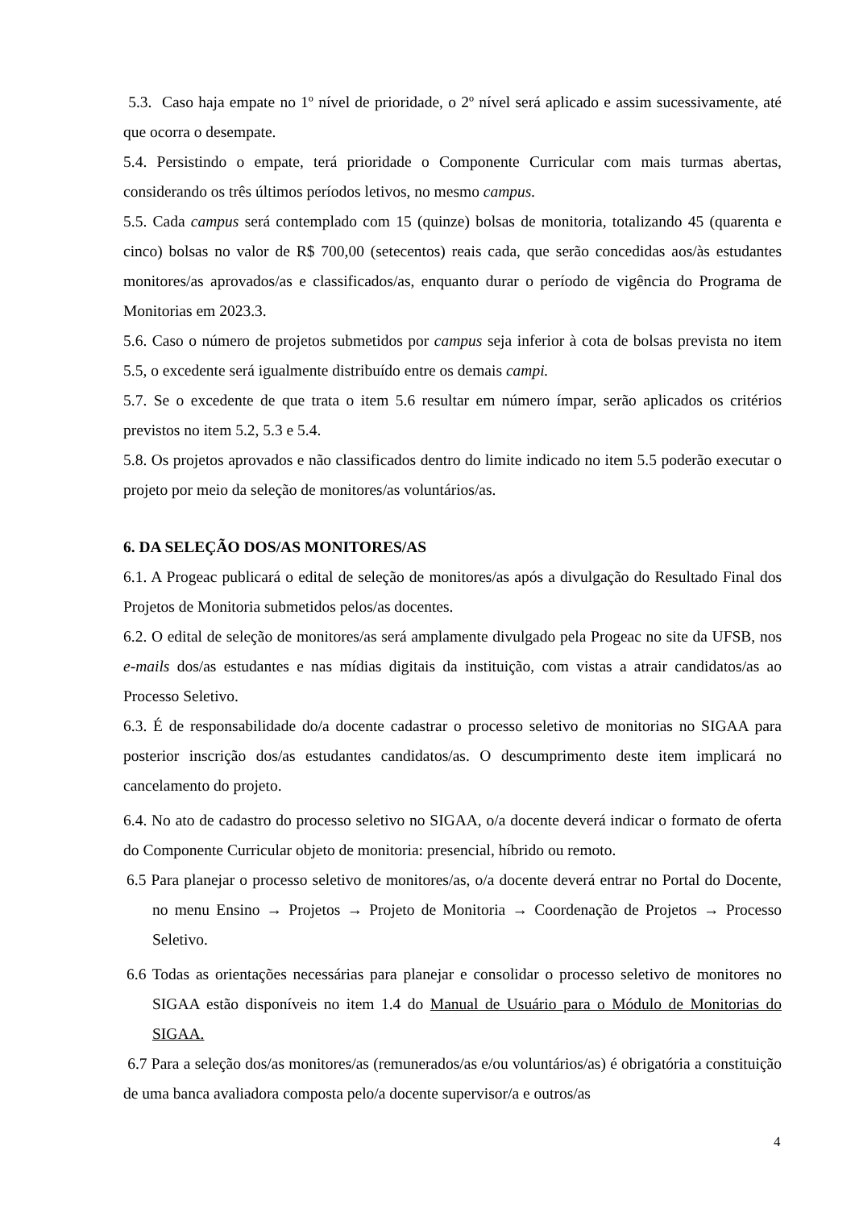5.3. Caso haja empate no 1º nível de prioridade, o 2º nível será aplicado e assim sucessivamente, até que ocorra o desempate.
5.4. Persistindo o empate, terá prioridade o Componente Curricular com mais turmas abertas, considerando os três últimos períodos letivos, no mesmo campus.
5.5. Cada campus será contemplado com 15 (quinze) bolsas de monitoria, totalizando 45 (quarenta e cinco) bolsas no valor de R$ 700,00 (setecentos) reais cada, que serão concedidas aos/às estudantes monitores/as aprovados/as e classificados/as, enquanto durar o período de vigência do Programa de Monitorias em 2023.3.
5.6. Caso o número de projetos submetidos por campus seja inferior à cota de bolsas prevista no item 5.5, o excedente será igualmente distribuído entre os demais campi.
5.7. Se o excedente de que trata o item 5.6 resultar em número ímpar, serão aplicados os critérios previstos no item 5.2, 5.3 e 5.4.
5.8. Os projetos aprovados e não classificados dentro do limite indicado no item 5.5 poderão executar o projeto por meio da seleção de monitores/as voluntários/as.
6. DA SELEÇÃO DOS/AS MONITORES/AS
6.1. A Progeac publicará o edital de seleção de monitores/as após a divulgação do Resultado Final dos Projetos de Monitoria submetidos pelos/as docentes.
6.2. O edital de seleção de monitores/as será amplamente divulgado pela Progeac no site da UFSB, nos e-mails dos/as estudantes e nas mídias digitais da instituição, com vistas a atrair candidatos/as ao Processo Seletivo.
6.3. É de responsabilidade do/a docente cadastrar o processo seletivo de monitorias no SIGAA para posterior inscrição dos/as estudantes candidatos/as. O descumprimento deste item implicará no cancelamento do projeto.
6.4. No ato de cadastro do processo seletivo no SIGAA, o/a docente deverá indicar o formato de oferta do Componente Curricular objeto de monitoria: presencial, híbrido ou remoto.
6.5 Para planejar o processo seletivo de monitores/as, o/a docente deverá entrar no Portal do Docente, no menu Ensino → Projetos → Projeto de Monitoria → Coordenação de Projetos → Processo Seletivo.
6.6 Todas as orientações necessárias para planejar e consolidar o processo seletivo de monitores no SIGAA estão disponíveis no item 1.4 do Manual de Usuário para o Módulo de Monitorias do SIGAA.
6.7 Para a seleção dos/as monitores/as (remunerados/as e/ou voluntários/as) é obrigatória a constituição de uma banca avaliadora composta pelo/a docente supervisor/a e outros/as
4